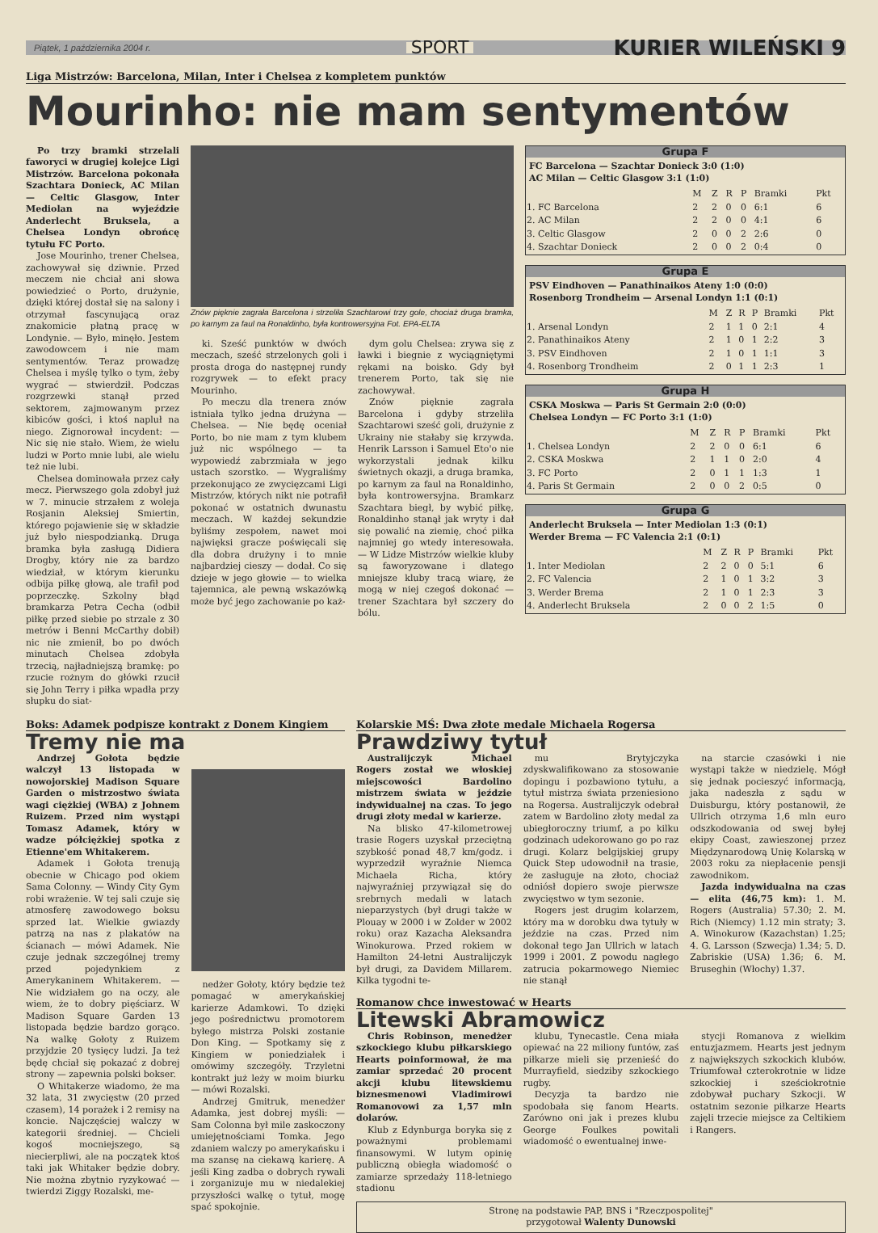Piątek, 1 października 2004 r. SPORT KURIER WILEŃSKI 9
Liga Mistrzów: Barcelona, Milan, Inter i Chelsea z kompletem punktów
Mourinho: nie mam sentymentów
Po trzy bramki strzelali faworyci w drugiej kolejce Ligi Mistrzów. Barcelona pokonała Szachtara Donieck, AC Milan — Celtic Glasgow, Inter Mediolan na wyjeździe Anderlecht Bruksela, a Chelsea Londyn obrońcę tytułu FC Porto.
Jose Mourinho, trener Chelsea, zachowywał się dziwnie. Przed meczem nie chciał ani słowa powiedzieć o Porto, drużynie, dzięki której dostał się na salony i otrzymał fascynującą oraz znakomicie płatną pracę w Londynie. — Było, minęło. Jestem zawodowcem i nie mam sentymentów. Teraz prowadzę Chelsea i myślę tylko o tym, żeby wygrać — stwierdził. Podczas rozgrzewki stanął przed sektorem, zajmowanym przez kibiców gości, i ktoś napluł na niego. Zignorował incydent: — Nic się nie stało. Wiem, że wielu ludzi w Porto mnie lubi, ale wielu też nie lubi.
Chelsea dominowała przez cały mecz. Pierwszego gola zdobył już w 7. minucie strzałem z woleja Rosjanin Aleksiej Smiertin, którego pojawienie się w składzie już było niespodzianką. Druga bramka była zasługą Didiera Drogby, który nie za bardzo wiedział, w którym kierunku odbija piłkę głową, ale trafił pod poprzeczkę. Szkolny błąd bramkarza Petra Cecha (odbił piłkę przed siebie po strzale z 30 metrów i Benni McCarthy dobił) nic nie zmienił, bo po dwóch minutach Chelsea zdobyła trzecią, najładniejszą bramkę: po rzucie rożnym do główki rzucił się John Terry i piłka wpadła przy słupku do siat-
Znów pięknie zagrała Barcelona i strzeliła Szachtarowi trzy gole, chociaż druga bramka, po karnym za faul na Ronaldinho, była kontrowersyjna Fot. EPA-ELTA
ki. Sześć punktów w dwóch meczach, sześć strzelonych goli i prosta droga do następnej rundy rozgrywek — to efekt pracy Mourinho.
Po meczu dla trenera znów istniała tylko jedna drużyna — Chelsea. — Nie będę oceniał Porto, bo nie mam z tym klubem już nic wspólnego — ta wypowiedź zabrzmiała w jego ustach szorstko. — Wygraliśmy przekonująco ze zwycięzcami Ligi Mistrzów, których nikt nie potrafił pokonać w ostatnich dwunastu meczach. W każdej sekundzie byliśmy zespołem, nawet moi najwięksi gracze poświęcali się dla dobra drużyny i to mnie najbardziej cieszy — dodał. Co się dzieje w jego głowie — to wielka tajemnica, ale pewną wskazówką może być jego zachowanie po każ-
dym golu Chelsea: zrywa się z ławki i biegnie z wyciągniętymi rękami na boisko. Gdy był trenerem Porto, tak się nie zachowywał.
Znów pięknie zagrała Barcelona i gdyby strzeliła Szachtarowi sześć goli, drużynie z Ukrainy nie stałaby się krzywda. Henrik Larsson i Samuel Eto'o nie wykorzystali jednak kilku świetnych okazji, a druga bramka, po karnym za faul na Ronaldinho, była kontrowersyjna. Bramkarz Szachtara biegł, by wybić piłkę, Ronaldinho stanął jak wryty i dał się powalić na ziemię, choć piłka najmniej go wtedy interesowała. — W Lidze Mistrzów wielkie kluby są faworyzowane i dlatego mniejsze kluby tracą wiarę, że mogą w niej czegoś dokonać — trener Szachtara był szczery do bólu.
Grupa F
FC Barcelona — Szachtar Donieck 3:0 (1:0)
AC Milan — Celtic Glasgow 3:1 (1:0)
| | M | Z | R | P | Bramki | Pkt |
| --- | --- | --- | --- | --- | --- | --- |
| 1. FC Barcelona | 2 | 2 | 0 | 0 | 6:1 | 6 |
| 2. AC Milan | 2 | 2 | 0 | 0 | 4:1 | 6 |
| 3. Celtic Glasgow | 2 | 0 | 0 | 2 | 2:6 | 0 |
| 4. Szachtar Donieck | 2 | 0 | 0 | 2 | 0:4 | 0 |
Grupa E
PSV Eindhoven — Panathinaikos Ateny 1:0 (0:0)
Rosenborg Trondheim — Arsenal Londyn 1:1 (0:1)
| | M | Z | R | P | Bramki | Pkt |
| --- | --- | --- | --- | --- | --- | --- |
| 1. Arsenal Londyn | 2 | 1 | 1 | 0 | 2:1 | 4 |
| 2. Panathinaikos Ateny | 2 | 1 | 0 | 1 | 2:2 | 3 |
| 3. PSV Eindhoven | 2 | 1 | 0 | 1 | 1:1 | 3 |
| 4. Rosenborg Trondheim | 2 | 0 | 1 | 1 | 2:3 | 1 |
Grupa H
CSKA Moskwa — Paris St Germain 2:0 (0:0)
Chelsea Londyn — FC Porto 3:1 (1:0)
| | M | Z | R | P | Bramki | Pkt |
| --- | --- | --- | --- | --- | --- | --- |
| 1. Chelsea Londyn | 2 | 2 | 0 | 0 | 6:1 | 6 |
| 2. CSKA Moskwa | 2 | 1 | 1 | 0 | 2:0 | 4 |
| 3. FC Porto | 2 | 0 | 1 | 1 | 1:3 | 1 |
| 4. Paris St Germain | 2 | 0 | 0 | 2 | 0:5 | 0 |
Grupa G
Anderlecht Bruksela — Inter Mediolan 1:3 (0:1)
Werder Brema — FC Valencia 2:1 (0:1)
| | M | Z | R | P | Bramki | Pkt |
| --- | --- | --- | --- | --- | --- | --- |
| 1. Inter Mediolan | 2 | 2 | 0 | 0 | 5:1 | 6 |
| 2. FC Valencia | 2 | 1 | 0 | 1 | 3:2 | 3 |
| 3. Werder Brema | 2 | 1 | 0 | 1 | 2:3 | 3 |
| 4. Anderlecht Bruksela | 2 | 0 | 0 | 2 | 1:5 | 0 |
Boks: Adamek podpisze kontrakt z Donem Kingiem
Tremy nie ma
Andrzej Gołota będzie walczył 13 listopada w nowojorskiej Madison Square Garden o mistrzostwo świata wagi ciężkiej (WBA) z Johnem Ruizem. Przed nim wystąpi Tomasz Adamek, który w wadze półciężkiej spotka z Etienne'em Whitakerem.
Adamek i Gołota trenują obecnie w Chicago pod okiem Sama Colonny. — Windy City Gym robi wrażenie. W tej sali czuje się atmosferę zawodowego boksu sprzed lat. Wielkie gwiazdy patrzą na nas z plakatów na ścianach — mówi Adamek. Nie czuje jednak szczególnej tremy przed pojedynkiem z Amerykaninem Whitakerem. — Nie widziałem go na oczy, ale wiem, że to dobry pięściarz. W Madison Square Garden 13 listopada będzie bardzo gorąco. Na walkę Gołoty z Ruizem przyjdzie 20 tysięcy ludzi. Ja też będę chciał się pokazać z dobrej strony — zapewnia polski bokser.
O Whitakerze wiadomo, że ma 32 lata, 31 zwycięstw (20 przed czasem), 14 porażek i 2 remisy na koncie. Najczęściej walczy w kategorii średniej. — Chcieli kogoś mocniejszego, są niecierpliwi, ale na początek ktoś taki jak Whitaker będzie dobry. Nie można zbytnio ryzykować — twierdzi Ziggy Rozalski, me-
nedżer Gołoty, który będzie też pomagać w amerykańskiej karierze Adamkowi. To dzięki jego pośrednictwu promotorem byłego mistrza Polski zostanie Don King. — Spotkamy się z Kingiem w poniedziałek i omówimy szczegóły. Trzyletni kontrakt już leży w moim biurku — mówi Rozalski.
Andrzej Gmitruk, menedżer Adamka, jest dobrej myśli: — Sam Colonna był mile zaskoczony umiejętnościami Tomka. Jego zdaniem walczy po amerykańsku i ma szansę na ciekawą karierę. A jeśli King zadba o dobrych rywali i zorganizuje mu w niedalekiej przyszłości walkę o tytuł, mogę spać spokojnie.
Kolarskie MŚ: Dwa złote medale Michaela Rogersa
Prawdziwy tytuł
Australijczyk Michael Rogers został we włoskiej miejscowości Bardolino mistrzem świata w jeździe indywidualnej na czas. To jego drugi złoty medal w karierze.
Na blisko 47-kilometrowej trasie Rogers uzyskał przeciętną szybkość ponad 48,7 km/godz. i wyprzedził wyraźnie Niemca Michaela Richa, który najwyraźniej przywiązał się do srebrnych medali w latach nieparzystych (był drugi także w Plouay w 2000 i w Zolder w 2002 roku) oraz Kazacha Aleksandra Winokurowa. Przed rokiem w Hamilton 24-letni Australijczyk był drugi, za Davidem Millarem. Kilka tygodni te-
mu Brytyjczyka zdyskwalifikowano za stosowanie dopingu i pozbawiono tytułu, a tytuł mistrza świata przeniesiono na Rogersa. Australijczyk odebrał zatem w Bardolino złoty medal za ubiegłoroczny triumf, a po kilku godzinach udekorowano go po raz drugi. Kolarz belgijskiej grupy Quick Step udowodnił na trasie, że zasługuje na złoto, chociaż odniósł dopiero swoje pierwsze zwycięstwo w tym sezonie.
Rogers jest drugim kolarzem, który ma w dorobku dwa tytuły w jeździe na czas. Przed nim dokonał tego Jan Ullrich w latach 1999 i 2001. Z powodu nagłego zatrucia pokarmowego Niemiec nie stanął
na starcie czasówki i nie wystąpi także w niedzielę. Mógł się jednak pocieszyć informacją, jaka nadeszła z sądu w Duisburgu, który postanowił, że Ullrich otrzyma 1,6 mln euro odszkodowania od swej byłej ekipy Coast, zawieszonej przez Międzynarodową Unię Kolarską w 2003 roku za niepłacenie pensji zawodnikom.
Jazda indywidualna na czas — elita (46,75 km): 1. M. Rogers (Australia) 57.30; 2. M. Rich (Niemcy) 1.12 min straty; 3. A. Winokurow (Kazachstan) 1.25; 4. G. Larsson (Szwecja) 1.34; 5. D. Zabriskie (USA) 1.36; 6. M. Bruseghin (Włochy) 1.37.
Romanow chce inwestować w Hearts
Litewski Abramowicz
Chris Robinson, menedżer szkockiego klubu piłkarskiego Hearts poinformował, że ma zamiar sprzedać 20 procent akcji klubu litewskiemu biznesmenowi Vladimirowi Romanovowi za 1,57 mln dolarów.
Klub z Edynburga boryka się z poważnymi problemami finansowymi. W lutym opinię publiczną obiegła wiadomość o zamiarze sprzedaży 118-letniego stadionu
klubu, Tynecastle. Cena miała opiewać na 22 miliony funtów, zaś piłkarze mieli się przenieść do Murrayfield, siedziby szkockiego rugby.
Decyzja ta bardzo nie spodobała się fanom Hearts. Zarówno oni jak i prezes klubu George Foulkes powitali wiadomość o ewentualnej inwe-
stycji Romanova z wielkim entuzjazmem. Hearts jest jednym z największych szkockich klubów. Triumfował czterokrotnie w lidze szkockiej i sześciokrotnie zdobywał puchary Szkocji. W ostatnim sezonie piłkarze Hearts zajęli trzecie miejsce za Celtikiem i Rangers.
Stronę na podstawie PAP, BNS i "Rzeczpospolitej"
przygotował Walenty Dunowski